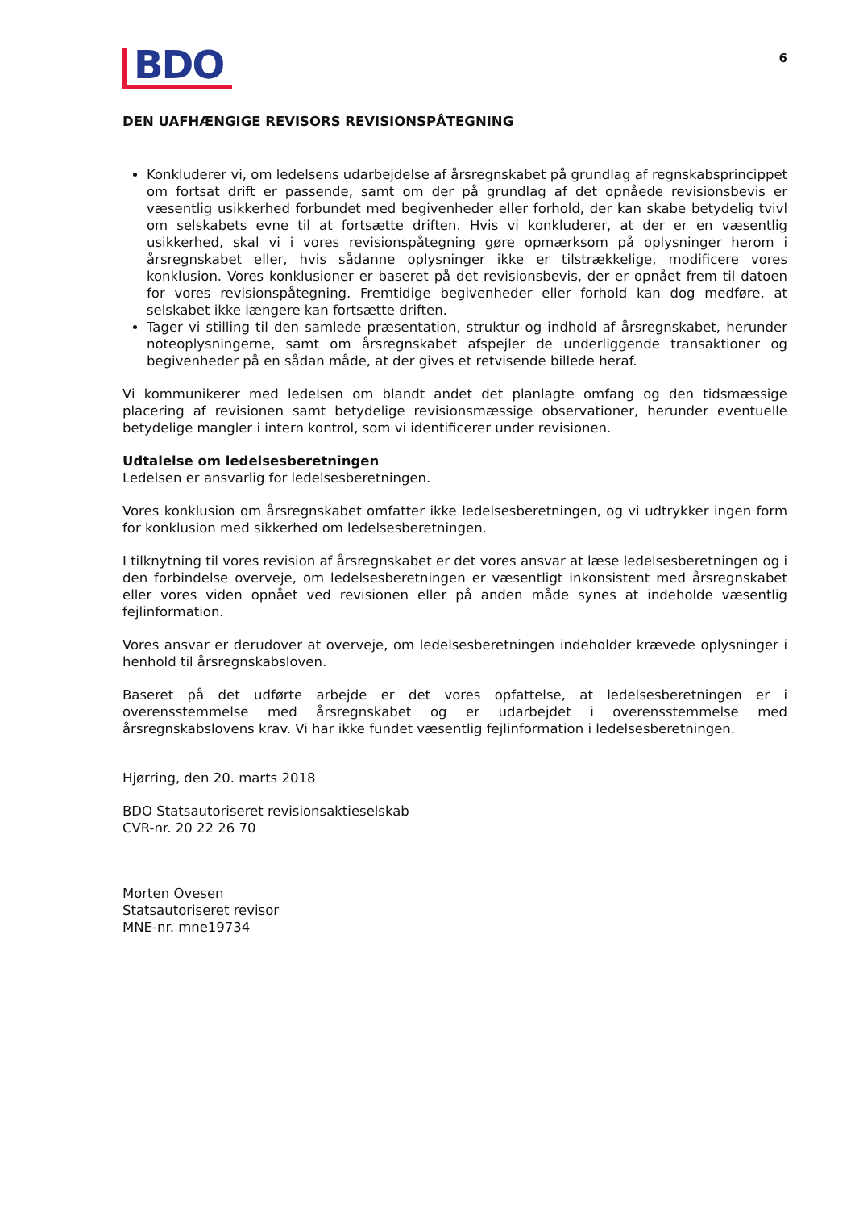BDO
6
DEN UAFHÆNGIGE REVISORS REVISIONSPÅTEGNING
Konkluderer vi, om ledelsens udarbejdelse af årsregnskabet på grundlag af regnskabsprincippet om fortsat drift er passende, samt om der på grundlag af det opnåede revisionsbevis er væsentlig usikkerhed forbundet med begivenheder eller forhold, der kan skabe betydelig tvivl om selskabets evne til at fortsætte driften. Hvis vi konkluderer, at der er en væsentlig usikkerhed, skal vi i vores revisionspåtegning gøre opmærksom på oplysninger herom i årsregnskabet eller, hvis sådanne oplysninger ikke er tilstrækkelige, modificere vores konklusion. Vores konklusioner er baseret på det revisionsbevis, der er opnået frem til datoen for vores revisionspåtegning. Fremtidige begivenheder eller forhold kan dog medføre, at selskabet ikke længere kan fortsætte driften.
Tager vi stilling til den samlede præsentation, struktur og indhold af årsregnskabet, herunder noteoplysningerne, samt om årsregnskabet afspejler de underliggende transaktioner og begivenheder på en sådan måde, at der gives et retvisende billede heraf.
Vi kommunikerer med ledelsen om blandt andet det planlagte omfang og den tidsmæssige placering af revisionen samt betydelige revisionsmæssige observationer, herunder eventuelle betydelige mangler i intern kontrol, som vi identificerer under revisionen.
Udtalelse om ledelsesberetningen
Ledelsen er ansvarlig for ledelsesberetningen.
Vores konklusion om årsregnskabet omfatter ikke ledelsesberetningen, og vi udtrykker ingen form for konklusion med sikkerhed om ledelsesberetningen.
I tilknytning til vores revision af årsregnskabet er det vores ansvar at læse ledelsesberetningen og i den forbindelse overveje, om ledelsesberetningen er væsentligt inkonsistent med årsregnskabet eller vores viden opnået ved revisionen eller på anden måde synes at indeholde væsentlig fejlinformation.
Vores ansvar er derudover at overveje, om ledelsesberetningen indeholder krævede oplysninger i henhold til årsregnskabsloven.
Baseret på det udførte arbejde er det vores opfattelse, at ledelsesberetningen er i overensstemmelse med årsregnskabet og er udarbejdet i overensstemmelse med årsregnskabslovens krav. Vi har ikke fundet væsentlig fejlinformation i ledelsesberetningen.
Hjørring, den 20. marts 2018
BDO Statsautoriseret revisionsaktieselskab
CVR-nr. 20 22 26 70
Morten Ovesen
Statsautoriseret revisor
MNE-nr. mne19734